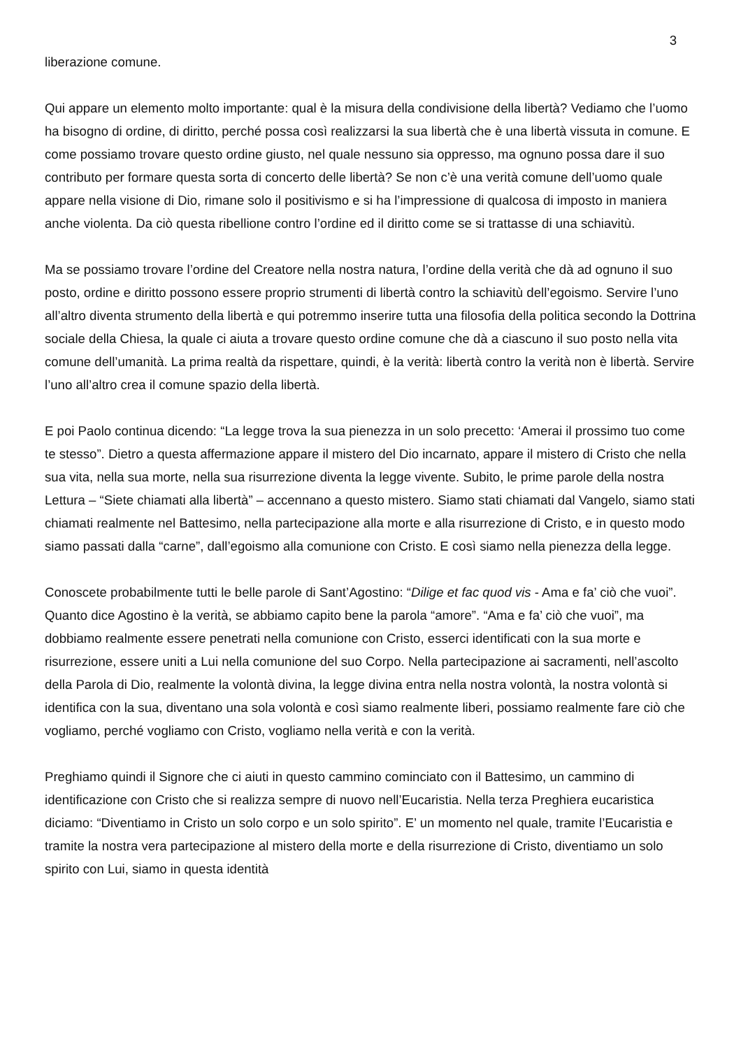3
liberazione comune.
Qui appare un elemento molto importante: qual è la misura della condivisione della libertà? Vediamo che l’uomo ha bisogno di ordine, di diritto, perché possa così realizzarsi la sua libertà che è una libertà vissuta in comune. E come possiamo trovare questo ordine giusto, nel quale nessuno sia oppresso, ma ognuno possa dare il suo contributo per formare questa sorta di concerto delle libertà? Se non c’è una verità comune dell’uomo quale appare nella visione di Dio, rimane solo il positivismo e si ha l’impressione di qualcosa di imposto in maniera anche violenta. Da ciò questa ribellione contro l’ordine ed il diritto come se si trattasse di una schiavitù.
Ma se possiamo trovare l’ordine del Creatore nella nostra natura, l’ordine della verità che dà ad ognuno il suo posto, ordine e diritto possono essere proprio strumenti di libertà contro la schiavitù dell’egoismo. Servire l’uno all’altro diventa strumento della libertà e qui potremmo inserire tutta una filosofia della politica secondo la Dottrina sociale della Chiesa, la quale ci aiuta a trovare questo ordine comune che dà a ciascuno il suo posto nella vita comune dell’umanità. La prima realtà da rispettare, quindi, è la verità: libertà contro la verità non è libertà. Servire l’uno all’altro crea il comune spazio della libertà.
E poi Paolo continua dicendo: “La legge trova la sua pienezza in un solo precetto: ‘Amerai il prossimo tuo come te stesso”. Dietro a questa affermazione appare il mistero del Dio incarnato, appare il mistero di Cristo che nella sua vita, nella sua morte, nella sua risurrezione diventa la legge vivente. Subito, le prime parole della nostra Lettura – “Siete chiamati alla libertà” – accennano a questo mistero. Siamo stati chiamati dal Vangelo, siamo stati chiamati realmente nel Battesimo, nella partecipazione alla morte e alla risurrezione di Cristo, e in questo modo siamo passati dalla “carne”, dall’egoismo alla comunione con Cristo. E così siamo nella pienezza della legge.
Conoscete probabilmente tutti le belle parole di Sant’Agostino: “Dilige et fac quod vis - Ama e fa’ ciò che vuoi”. Quanto dice Agostino è la verità, se abbiamo capito bene la parola “amore”. “Ama e fa’ ciò che vuoi”, ma dobbiamo realmente essere penetrati nella comunione con Cristo, esserci identificati con la sua morte e risurrezione, essere uniti a Lui nella comunione del suo Corpo. Nella partecipazione ai sacramenti, nell’ascolto della Parola di Dio, realmente la volontà divina, la legge divina entra nella nostra volontà, la nostra volontà si identifica con la sua, diventano una sola volontà e così siamo realmente liberi, possiamo realmente fare ciò che vogliamo, perché vogliamo con Cristo, vogliamo nella verità e con la verità.
Preghiamo quindi il Signore che ci aiuti in questo cammino cominciato con il Battesimo, un cammino di identificazione con Cristo che si realizza sempre di nuovo nell’Eucaristia. Nella terza Preghiera eucaristica diciamo: “Diventiamo in Cristo un solo corpo e un solo spirito”. E’ un momento nel quale, tramite l’Eucaristia e tramite la nostra vera partecipazione al mistero della morte e della risurrezione di Cristo, diventiamo un solo spirito con Lui, siamo in questa identità